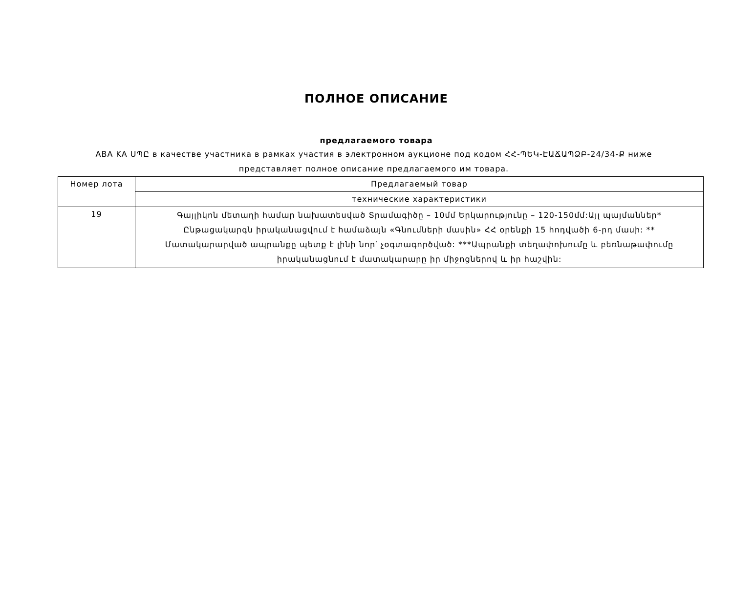ПОЛНОЕ ОПИСАНИЕ
предлагаемого товара
ABA KA ՍՊԸ в качестве участника в рамках участия в электронном аукционе под кодом ՀՀ-ՊԵԿ-ԷԱՃԱՊՁԲ-24/34-Ք ниже представляет полное описание предлагаемого им товара.
| Номер лота | Предлагаемый товар |
| --- | --- |
| | технические характеристики |
| 19 | Գայլիկոն մետաղի համար նախատեսված Տրամագիծը – 10մմ Երկարությունը – 120-150մմ:Այլ պայմաններ* Ընթացակարգն իրականացվում է համաձայն «Գնումների մասին» ՀՀ օրենքի 15 հոդվածի 6-րդ մասի: ** Մատակարարված ապրանքը պետք է լինի նոր՝ չօգտագործված: ***Ապրանքի տեղափոխումը և բեռնաթափումը իրականացնում է մատակարարը իր միջոցներով և իր հաշվին: |